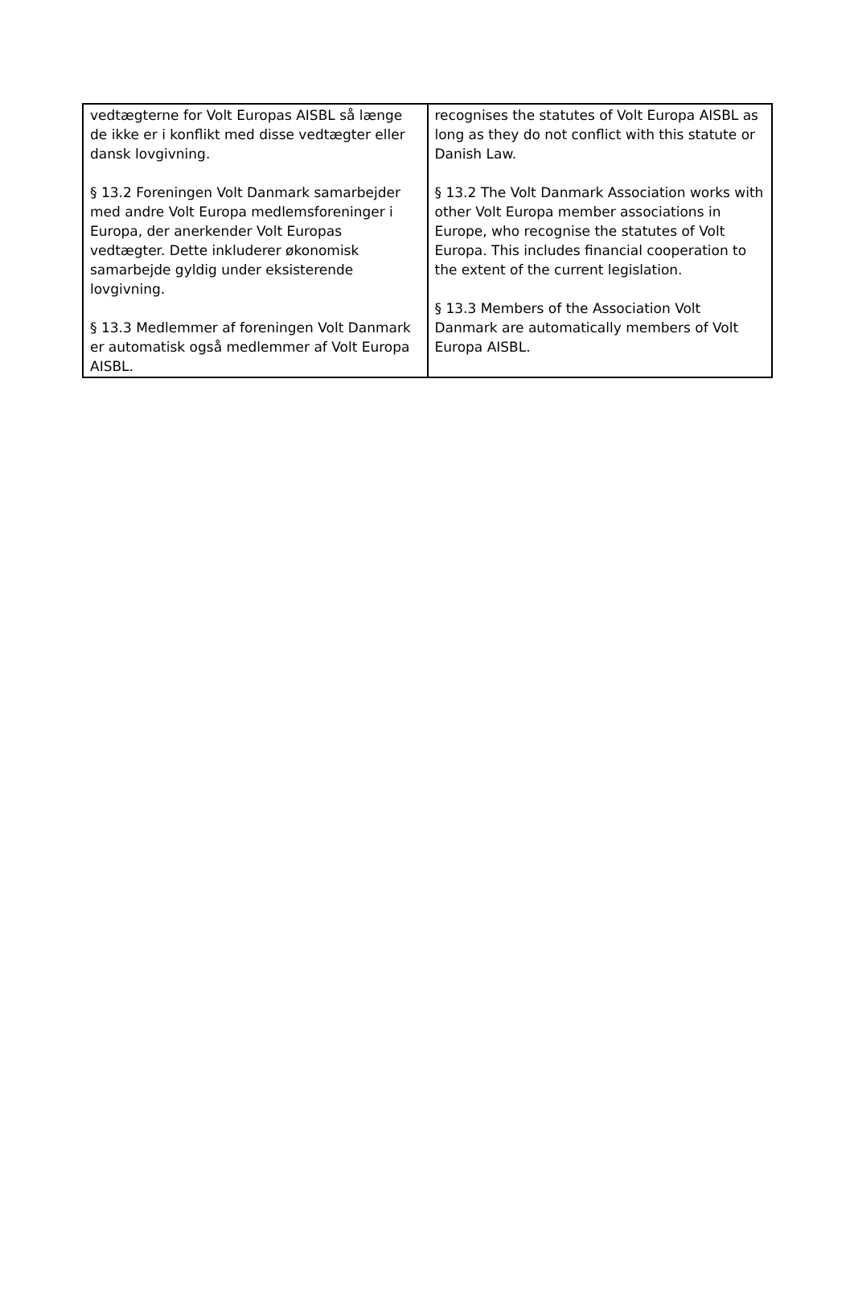| vedtægterne for Volt Europas AISBL så længe de ikke er i konflikt med disse vedtægter eller dansk lovgivning. § 13.2 Foreningen Volt Danmark samarbejder med andre Volt Europa medlemsforeninger i Europa, der anerkender Volt Europas vedtægter. Dette inkluderer økonomisk samarbejde gyldig under eksisterende lovgivning. § 13.3 Medlemmer af foreningen Volt Danmark er automatisk også medlemmer af Volt Europa AISBL. | recognises the statutes of Volt Europa AISBL as long as they do not conflict with this statute or Danish Law. § 13.2 The Volt Danmark Association works with other Volt Europa member associations in Europe, who recognise the statutes of Volt Europa. This includes financial cooperation to the extent of the current legislation. § 13.3 Members of the Association Volt Danmark are automatically members of Volt Europa AISBL. |